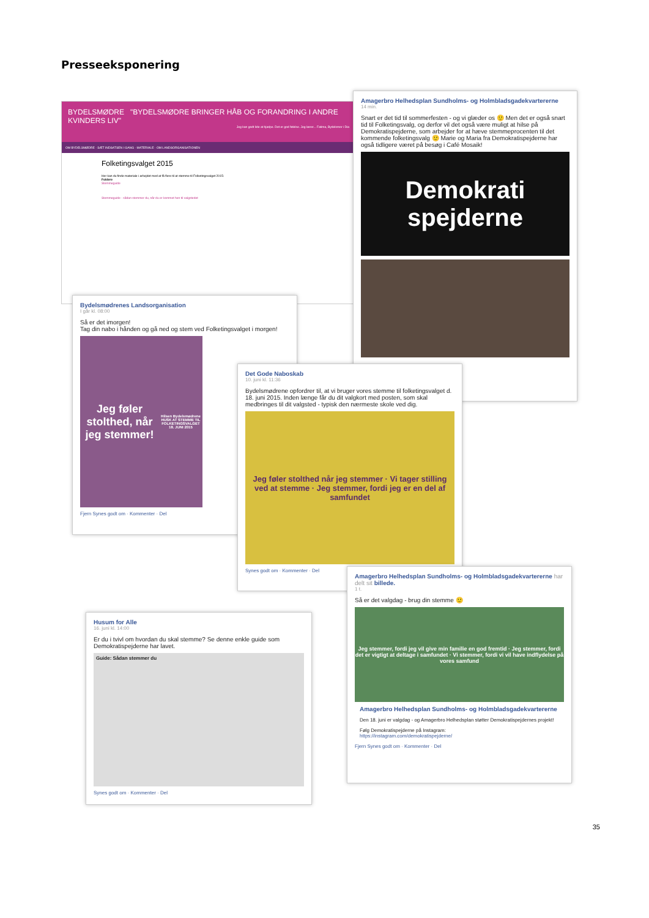Presseeksponering
BYDELSMØDRE "BYDELSMØDRE BRINGER HÅB OG FORANDRING I ANDRE KVINDERS LIV"
Jeg kan godt lide at hjælpe. Det er god følelse. Jeg lærer... Fatima, Bydelsmor i Dia
OM BYDELSMØDRE · SÆT INDSATSEN I GANG · MATERIALE · OM LANDSORGANISATIONEN
Folketingsvalget 2015
Her kan du finde materiale i arbejdet med at få flere til at stemme til Folketingsvalget 2015:
Foldere
Stemmeguide
Stemmeguide - sådan stemmer du, når du er kommet hen til valgstedet
Amagerbro Helhedsplan Sundholms- og Holmbladsgadekvartererne
14 min.
Snart er det tid til sommerfesten - og vi glæder os 🙂 Men det er også snart tid til Folketingsvalg, og derfor vil det også være muligt at hilse på Demokratispejderne, som arbejder for at hæve stemmeprocenten til det kommende folketingsvalg 🙂 Marie og Maria fra Demokratispejderne har også tidligere været på besøg i Café Mosaik!
Demokrati spejderne
Bydelsmødrenes Landsorganisation
I går kl. 08:00
Så er det imorgen!
Tag din nabo i hånden og gå ned og stem ved Folketingsvalget i morgen!
Jeg føler stolthed, når jeg stemmer!
Hilsen Bydelsmødrene
HUSK AT STEMME TIL FOLKETINGSVALGET 18. JUNI 2015
Fjern Synes godt om · Kommenter · Del
Det Gode Naboskab
10. juni kl. 11:36
Bydelsmødrene opfordrer til, at vi bruger vores stemme til folketingsvalget d. 18. juni 2015. Inden længe får du dit valgkort med posten, som skal medbringes til dit valgsted - typisk den nærmeste skole ved dig.
Jeg føler stolthed når jeg stemmer · Vi tager stilling ved at stemme · Jeg stemmer, fordi jeg er en del af samfundet
Synes godt om · Kommenter · Del
Amagerbro Helhedsplan Sundholms- og Holmbladsgadekvartererne har delt sit billede.
1 t.
Så er det valgdag - brug din stemme 🙂
Jeg stemmer, fordi jeg vil give min familie en god fremtid · Jeg stemmer, fordi det er vigtigt at deltage i samfundet · Vi stemmer, fordi vi vil have indflydelse på vores samfund
Amagerbro Helhedsplan Sundholms- og Holmbladsgadekvartererne
Den 18. juni er valgdag - og Amagerbro Helhedsplan støtter Demokratispejdernes projekt!
Følg Demokratispejderne på Instagram:
https://instagram.com/demokratispejderne/
Fjern Synes godt om · Kommenter · Del
Husum for Alle
16. juni kl. 14:00
Er du i tvivl om hvordan du skal stemme? Se denne enkle guide som Demokratispejderne har lavet.
Guide: Sådan stemmer du
Synes godt om · Kommenter · Del
35